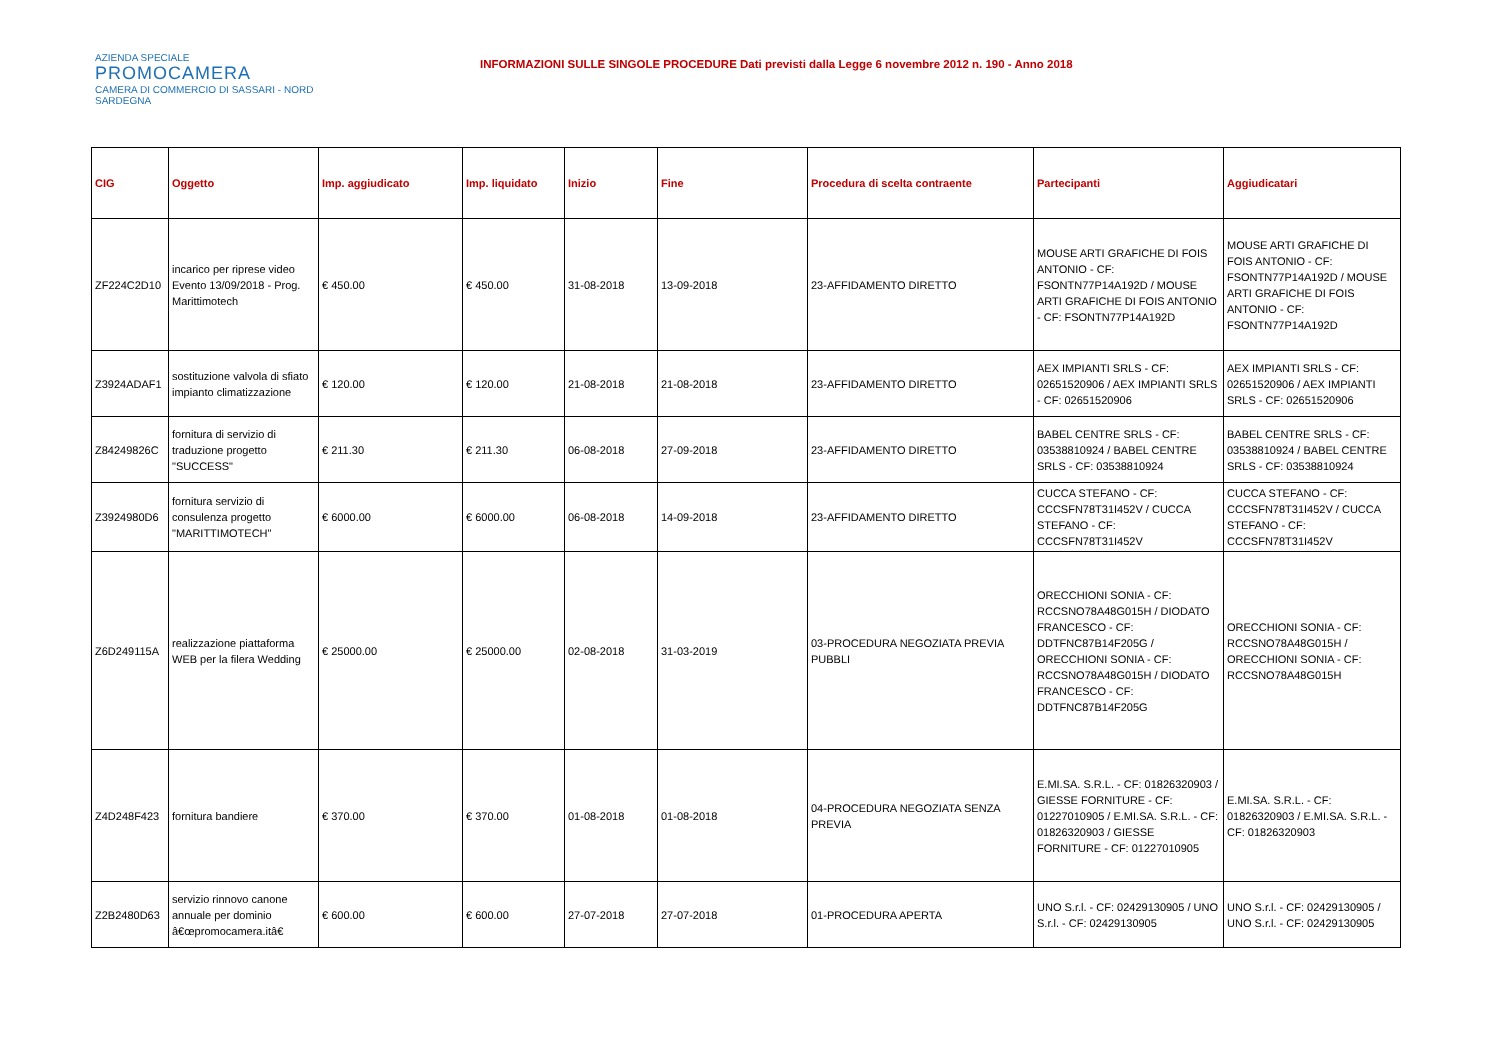AZIENDA SPECIALE
PROMOCAMERA
CAMERA DI COMMERCIO DI SASSARI - NORD SARDEGNA
INFORMAZIONI SULLE SINGOLE PROCEDURE Dati previsti dalla Legge 6 novembre 2012 n. 190 - Anno 2018
| CIG | Oggetto | Imp. aggiudicato | Imp. liquidato | Inizio | Fine | Procedura di scelta contraente | Partecipanti | Aggiudicatari |
| --- | --- | --- | --- | --- | --- | --- | --- | --- |
| ZF224C2D10 | incarico per riprese video Evento 13/09/2018 - Prog. Marittimotech | € 450.00 | € 450.00 | 31-08-2018 | 13-09-2018 | 23-AFFIDAMENTO DIRETTO | MOUSE ARTI GRAFICHE DI FOIS ANTONIO - CF: FSONTN77P14A192D / MOUSE ARTI GRAFICHE DI FOIS ANTONIO - CF: FSONTN77P14A192D | MOUSE ARTI GRAFICHE DI FOIS ANTONIO - CF: FSONTN77P14A192D / MOUSE ARTI GRAFICHE DI FOIS ANTONIO - CF: FSONTN77P14A192D |
| Z3924ADAF1 | sostituzione valvola di sfiato impianto climatizzazione | € 120.00 | € 120.00 | 21-08-2018 | 21-08-2018 | 23-AFFIDAMENTO DIRETTO | AEX IMPIANTI SRLS - CF: 02651520906 / AEX IMPIANTI SRLS - CF: 02651520906 | AEX IMPIANTI SRLS - CF: 02651520906 / AEX IMPIANTI SRLS - CF: 02651520906 |
| Z84249826C | fornitura di servizio di traduzione progetto "SUCCESS" | € 211.30 | € 211.30 | 06-08-2018 | 27-09-2018 | 23-AFFIDAMENTO DIRETTO | BABEL CENTRE SRLS - CF: 03538810924 / BABEL CENTRE SRLS - CF: 03538810924 | BABEL CENTRE SRLS - CF: 03538810924 / BABEL CENTRE SRLS - CF: 03538810924 |
| Z3924980D6 | fornitura servizio di consulenza progetto "MARITTIMOTECH" | € 6000.00 | € 6000.00 | 06-08-2018 | 14-09-2018 | 23-AFFIDAMENTO DIRETTO | CUCCA STEFANO - CF: CCCSFN78T31I452V / CUCCA STEFANO - CF: CCCSFN78T31I452V | CUCCA STEFANO - CF: CCCSFN78T31I452V / CUCCA STEFANO - CF: CCCSFN78T31I452V |
| Z6D249115A | realizzazione piattaforma WEB per la filera Wedding | € 25000.00 | € 25000.00 | 02-08-2018 | 31-03-2019 | 03-PROCEDURA NEGOZIATA PREVIA PUBBLI | ORECCHIONI SONIA - CF: RCCSNO78A48G015H / DIODATO FRANCESCO - CF: DDTFNC87B14F205G / ORECCHIONI SONIA - CF: RCCSNO78A48G015H / DIODATO FRANCESCO - CF: DDTFNC87B14F205G | ORECCHIONI SONIA - CF: RCCSNO78A48G015H / ORECCHIONI SONIA - CF: RCCSNO78A48G015H |
| Z4D248F423 | fornitura bandiere | € 370.00 | € 370.00 | 01-08-2018 | 01-08-2018 | 04-PROCEDURA NEGOZIATA SENZA PREVIA | E.MI.SA. S.R.L. - CF: 01826320903 / GIESSE FORNITURE - CF: 01227010905 / E.MI.SA. S.R.L. - CF: 01826320903 / GIESSE FORNITURE - CF: 01227010905 | E.MI.SA. S.R.L. - CF: 01826320903 / E.MI.SA. S.R.L. - CF: 01826320903 |
| Z2B2480D63 | servizio rinnovo canone annuale per dominio â€œpromocamera.itâ€ | € 600.00 | € 600.00 | 27-07-2018 | 27-07-2018 | 01-PROCEDURA APERTA | UNO S.r.l. - CF: 02429130905 / UNO S.r.l. - CF: 02429130905 | UNO S.r.l. - CF: 02429130905 / UNO S.r.l. - CF: 02429130905 |